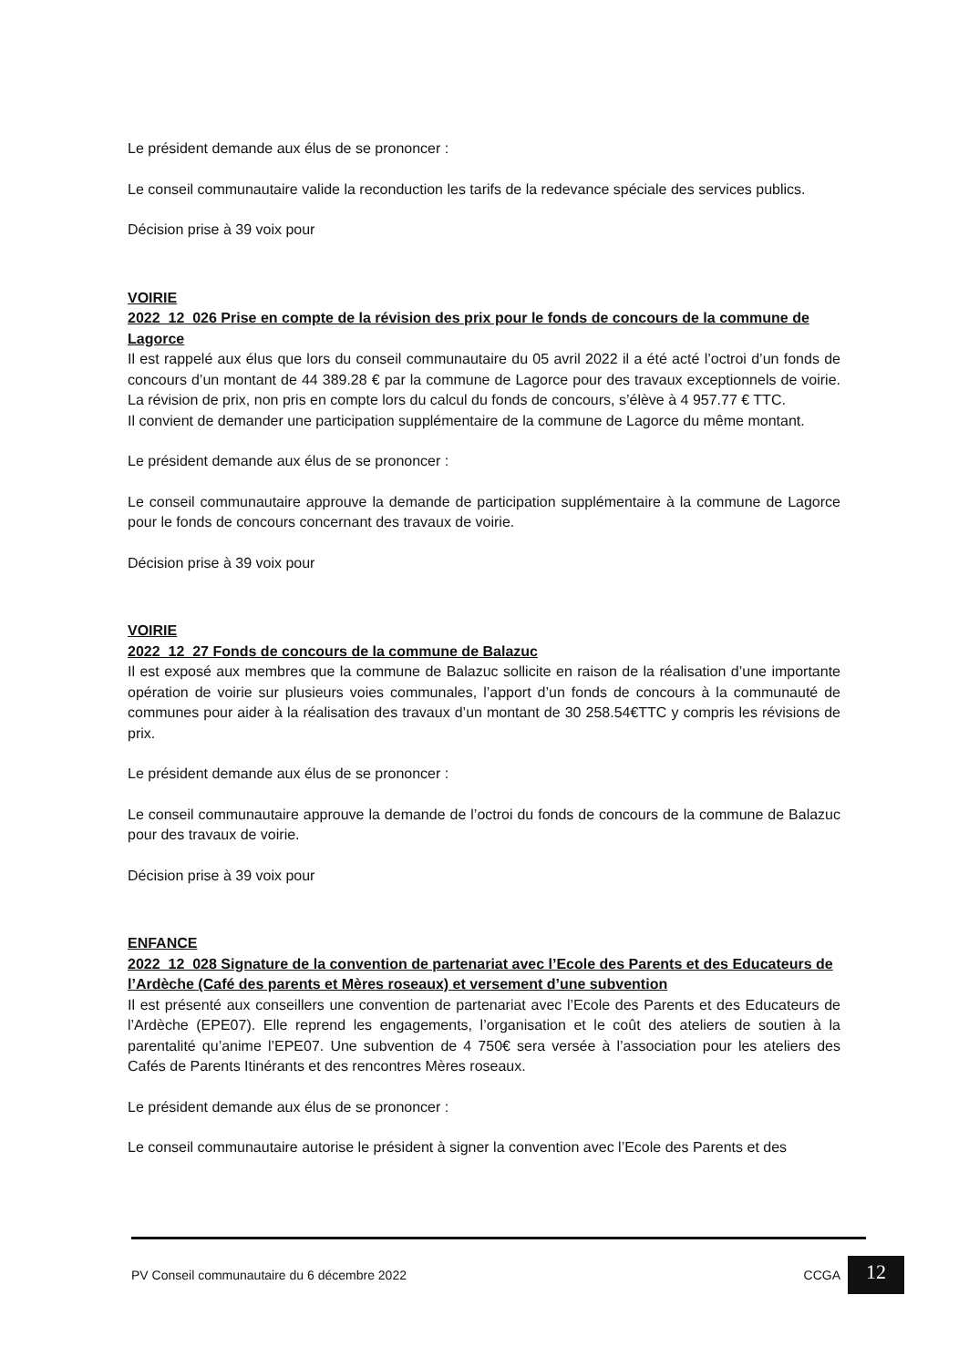Le président demande aux élus de se prononcer :
Le conseil communautaire valide la reconduction les tarifs de la redevance spéciale des services publics.
Décision prise à 39 voix pour
VOIRIE
2022_12_026 Prise en compte de la révision des prix pour le fonds de concours de la commune de Lagorce
Il est rappelé aux élus que lors du conseil communautaire du 05 avril 2022 il a été acté l’octroi d’un fonds de concours d’un montant de 44 389.28 € par la commune de Lagorce pour des travaux exceptionnels de voirie. La révision de prix, non pris en compte lors du calcul du fonds de concours, s’élève à 4 957.77 € TTC.
Il convient de demander une participation supplémentaire de la commune de Lagorce du même montant.
Le président demande aux élus de se prononcer :
Le conseil communautaire approuve la demande de participation supplémentaire à la commune de Lagorce pour le fonds de concours concernant des travaux de voirie.
Décision prise à 39 voix pour
VOIRIE
2022_12_27 Fonds de concours de la commune de Balazuc
Il est exposé aux membres que la commune de Balazuc sollicite en raison de la réalisation d’une importante opération de voirie sur plusieurs voies communales, l’apport d’un fonds de concours à la communauté de communes pour aider à la réalisation des travaux d’un montant de 30 258.54€TTC y compris les révisions de prix.
Le président demande aux élus de se prononcer :
Le conseil communautaire approuve la demande de l’octroi du fonds de concours de la commune de Balazuc pour des travaux de voirie.
Décision prise à 39 voix pour
ENFANCE
2022_12_028 Signature de la convention de partenariat avec l’Ecole des Parents et des Educateurs de l’Ardèche (Café des parents et Mères roseaux) et versement d’une subvention
Il est présenté aux conseillers une convention de partenariat avec l’Ecole des Parents et des Educateurs de l’Ardèche (EPE07). Elle reprend les engagements, l’organisation et le coût des ateliers de soutien à la parentalité qu’anime l’EPE07. Une subvention de 4 750€ sera versée à l’association pour les ateliers des Cafés de Parents Itinérants et des rencontres Mères roseaux.
Le président demande aux élus de se prononcer :
Le conseil communautaire autorise le président à signer la convention avec l’Ecole des Parents et des
PV Conseil communautaire du 6 décembre 2022 CCGA
12